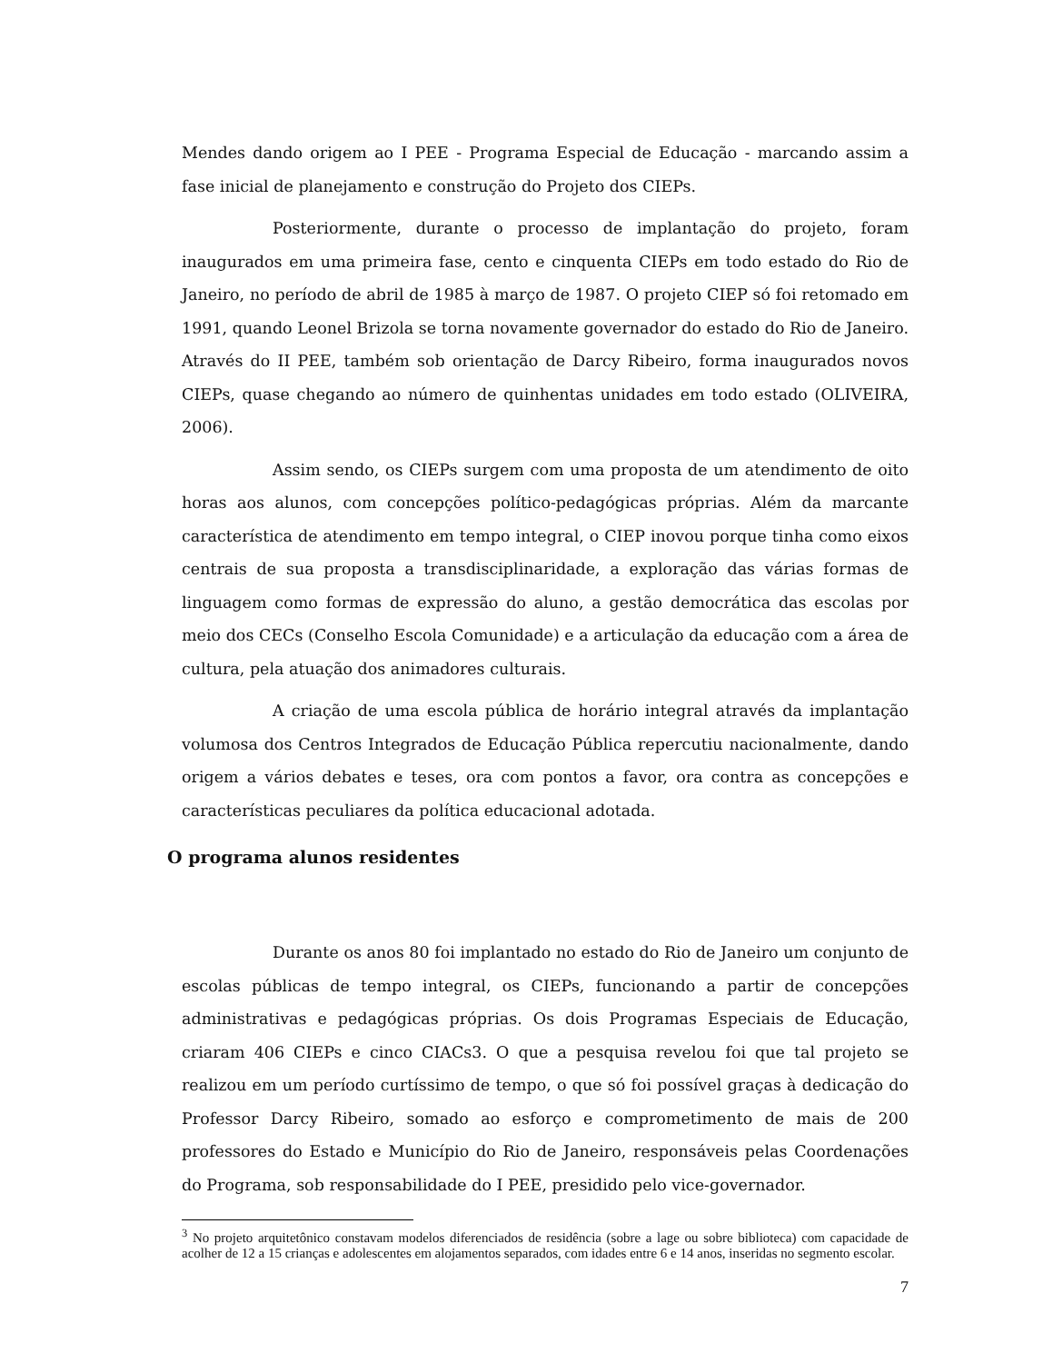Mendes dando origem ao I PEE - Programa Especial de Educação - marcando assim a fase inicial de planejamento e construção do Projeto dos CIEPs.
Posteriormente, durante o processo de implantação do projeto, foram inaugurados em uma primeira fase, cento e cinquenta CIEPs em todo estado do Rio de Janeiro, no período de abril de 1985 à março de 1987. O projeto CIEP só foi retomado em 1991, quando Leonel Brizola se torna novamente governador do estado do Rio de Janeiro. Através do II PEE, também sob orientação de Darcy Ribeiro, forma inaugurados novos CIEPs, quase chegando ao número de quinhentas unidades em todo estado (OLIVEIRA, 2006).
Assim sendo, os CIEPs surgem com uma proposta de um atendimento de oito horas aos alunos, com concepções político-pedagógicas próprias. Além da marcante característica de atendimento em tempo integral, o CIEP inovou porque tinha como eixos centrais de sua proposta a transdisciplinaridade, a exploração das várias formas de linguagem como formas de expressão do aluno, a gestão democrática das escolas por meio dos CECs (Conselho Escola Comunidade) e a articulação da educação com a área de cultura, pela atuação dos animadores culturais.
A criação de uma escola pública de horário integral através da implantação volumosa dos Centros Integrados de Educação Pública repercutiu nacionalmente, dando origem a vários debates e teses, ora com pontos a favor, ora contra as concepções e características peculiares da política educacional adotada.
O programa alunos residentes
Durante os anos 80 foi implantado no estado do Rio de Janeiro um conjunto de escolas públicas de tempo integral, os CIEPs, funcionando a partir de concepções administrativas e pedagógicas próprias. Os dois Programas Especiais de Educação, criaram 406 CIEPs e cinco CIACs3. O que a pesquisa revelou foi que tal projeto se realizou em um período curtíssimo de tempo, o que só foi possível graças à dedicação do Professor Darcy Ribeiro, somado ao esforço e comprometimento de mais de 200 professores do Estado e Município do Rio de Janeiro, responsáveis pelas Coordenações do Programa, sob responsabilidade do I PEE, presidido pelo vice-governador.
<sup>3</sup> No projeto arquitetônico constavam modelos diferenciados de residência (sobre a lage ou sobre biblioteca) com capacidade de acolher de 12 a 15 crianças e adolescentes em alojamentos separados, com idades entre 6 e 14 anos, inseridas no segmento escolar.
7